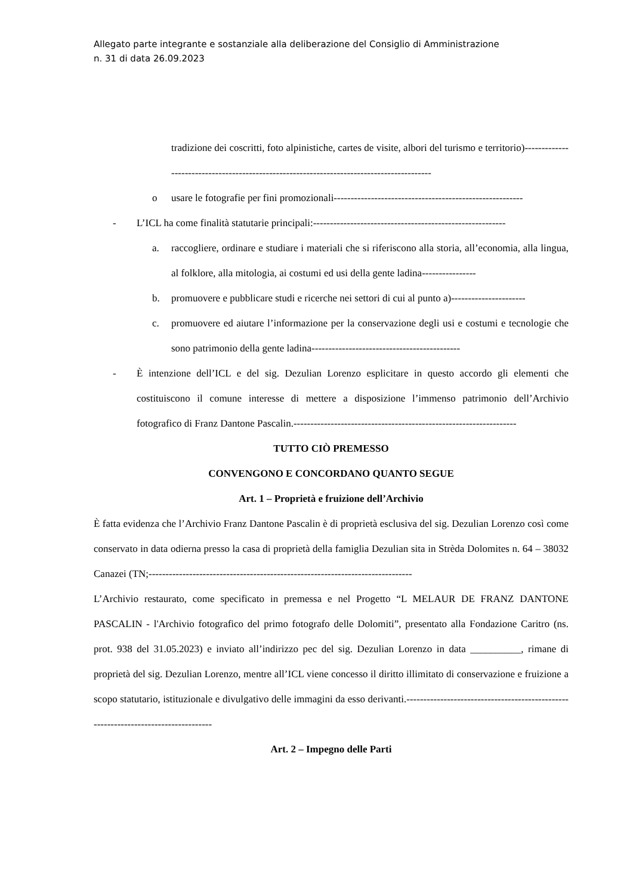Allegato parte integrante e sostanziale alla deliberazione del Consiglio di Amministrazione
n. 31 di data 26.09.2023
tradizione dei coscritti, foto alpinistiche, cartes de visite, albori del turismo e territorio)------------------------------------------------------------------------------------------
o usare le fotografie per fini promozionali--------------------------------------------------------
- L’ICL ha come finalità statutarie principali:---------------------------------------------------------
a. raccogliere, ordinare e studiare i materiali che si riferiscono alla storia, all’economia, alla lingua, al folklore, alla mitologia, ai costumi ed usi della gente ladina----------------
b. promuovere e pubblicare studi e ricerche nei settori di cui al punto a)----------------------
c. promuovere ed aiutare l’informazione per la conservazione degli usi e costumi e tecnologie che sono patrimonio della gente ladina--------------------------------------------
- È intenzione dell’ICL e del sig. Dezulian Lorenzo esplicitare in questo accordo gli elementi che costituiscono il comune interesse di mettere a disposizione l’immenso patrimonio dell’Archivio fotografico di Franz Dantone Pascalin.------------------------------------------------------------------
TUTTO CIÒ PREMESSO
CONVENGONO E CONCORDANO QUANTO SEGUE
Art. 1 – Proprietà e fruizione dell’Archivio
È fatta evidenza che l’Archivio Franz Dantone Pascalin è di proprietà esclusiva del sig. Dezulian Lorenzo così come conservato in data odierna presso la casa di proprietà della famiglia Dezulian sita in Strèda Dolomites n. 64 – 38032 Canazei (TN;------------------------------------------------------------------------------
L’Archivio restaurato, come specificato in premessa e nel Progetto “L MELAUR DE FRANZ DANTONE PASCALIN - l'Archivio fotografico del primo fotografo delle Dolomiti”, presentato alla Fondazione Caritro (ns. prot. 938 del 31.05.2023) e inviato all’indirizzo pec del sig. Dezulian Lorenzo in data __________, rimane di proprietà del sig. Dezulian Lorenzo, mentre all’ICL viene concesso il diritto illimitato di conservazione e fruizione a scopo statutario, istituzionale e divulgativo delle immagini da esso derivanti.-----------------------------------------------------------------------------------
Art. 2 – Impegno delle Parti